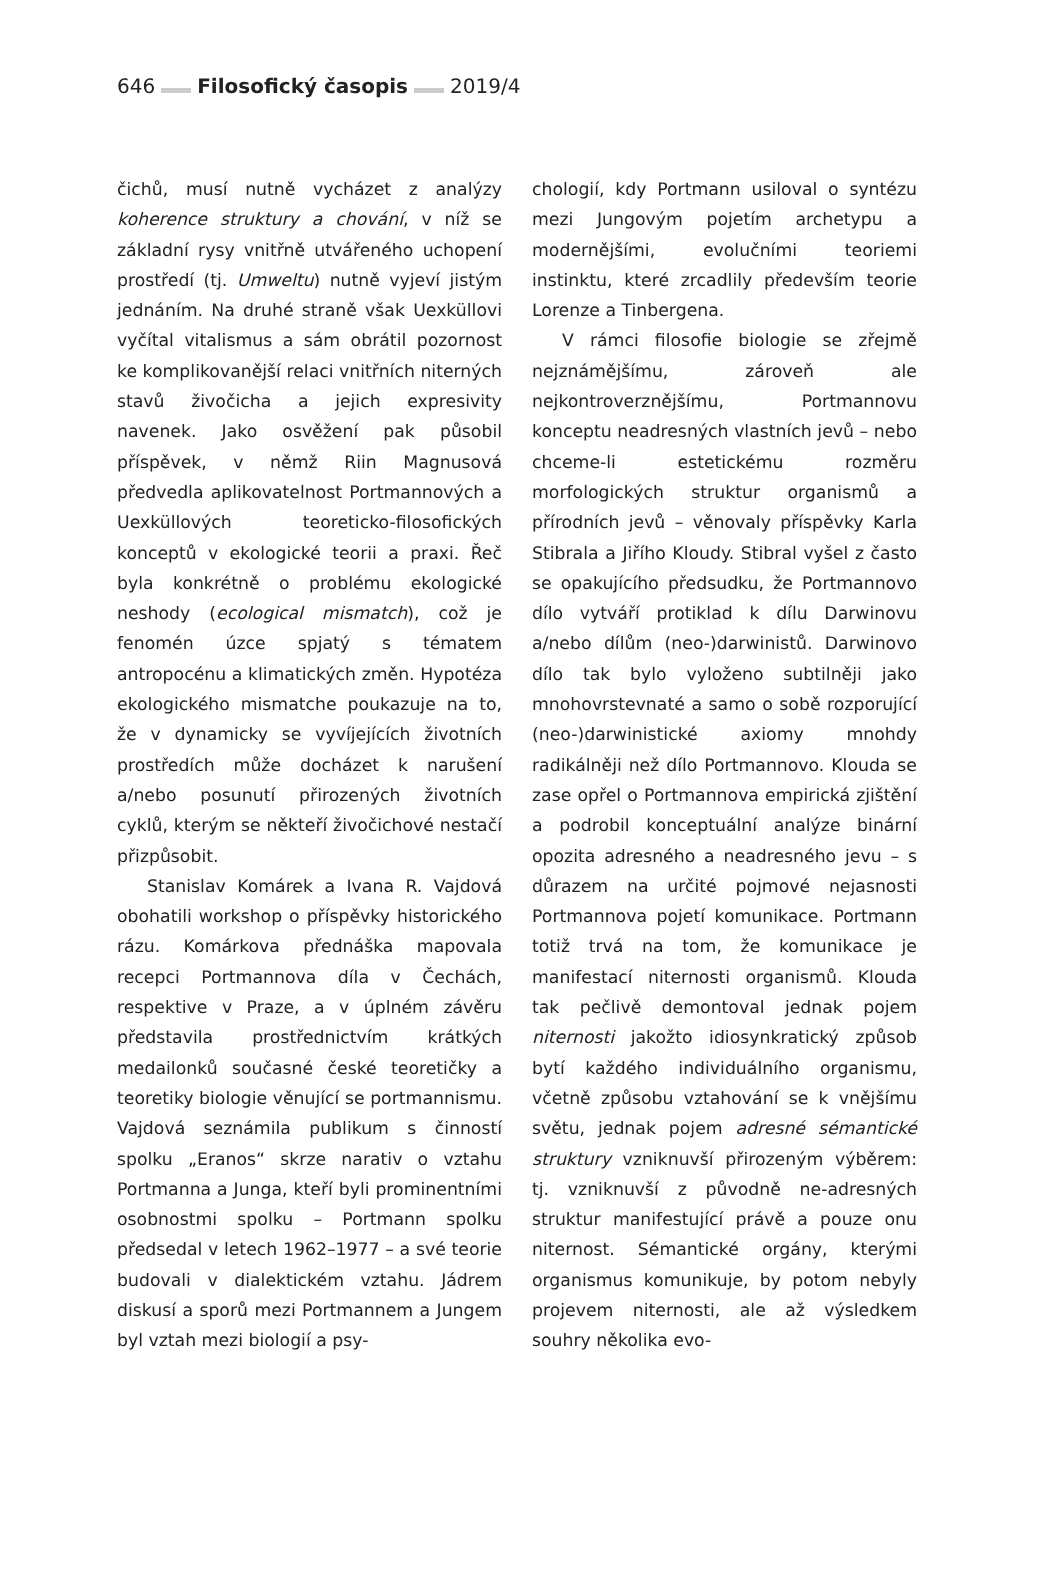646 Filosofický časopis 2019/4
čichů, musí nutně vycházet z analýzy koherence struktury a chování, v níž se základní rysy vnitřně utvářeného uchopení prostředí (tj. Umweltu) nutně vyjeví jistým jednáním. Na druhé straně však Uexküllovi vyčítal vitalismus a sám obrátil pozornost ke komplikovanější relaci vnitřních niterných stavů živočicha a jejich expresivity navenek. Jako osvěžení pak působil příspěvek, v němž Riin Magnusová předvedla aplikovatelnost Portmannových a Uexküllových teoreticko-filosofických konceptů v ekologické teorii a praxi. Řeč byla konkrétně o problému ekologické neshody (ecological mismatch), což je fenomén úzce spjatý s tématem antropocénu a klimatických změn. Hypotéza ekologického mismatche poukazuje na to, že v dynamicky se vyvíjejících životních prostředích může docházet k narušení a/nebo posunutí přirozených životních cyklů, kterým se někteří živočichové nestačí přizpůsobit.
Stanislav Komárek a Ivana R. Vajdová obohatili workshop o příspěvky historického rázu. Komárkova přednáška mapovala recepci Portmannova díla v Čechách, respektive v Praze, a v úplném závěru představila prostřednictvím krátkých medailonků současné české teoretičky a teoretiky biologie věnující se portmannismu. Vajdová seznámila publikum s činností spolku „Eranos“ skrze narativ o vztahu Portmanna a Junga, kteří byli prominentními osobnostmi spolku – Portmann spolku předsedal v letech 1962–1977 – a své teorie budovali v dialektickém vztahu. Jádrem diskusí a sporů mezi Portmannem a Jungem byl vztah mezi biologií a psy-
chologií, kdy Portmann usiloval o syntézu mezi Jungovým pojetím archetypu a modernějšími, evolučními teoriemi instinktu, které zrcadlily především teorie Lorenze a Tinbergena.
V rámci filosofie biologie se zřejmě nejznámějšímu, zároveň ale nejkontroverznějšímu, Portmannovu konceptu neadresných vlastních jevů – nebo chceme-li estetickému rozměru morfologických struktur organismů a přírodních jevů – věnovaly příspěvky Karla Stibrala a Jiřího Kloudy. Stibral vyšel z často se opakujícího předsudku, že Portmannovo dílo vytváří protiklad k dílu Darwinovu a/nebo dílům (neo-)darwinistů. Darwinovo dílo tak bylo vyloženo subtilněji jako mnohovrstevnaté a samo o sobě rozporující (neo-)darwinistické axiomy mnohdy radikálněji než dílo Portmannovo. Klouda se zase opřel o Portmannova empirická zjištění a podrobil konceptuální analýze binární opozita adresného a neadresného jevu – s důrazem na určité pojmové nejasnosti Portmannova pojetí komunikace. Portmann totiž trvá na tom, že komunikace je manifestací niternosti organismů. Klouda tak pečlivě demontoval jednak pojem niternosti jakožto idiosynkratický způsob bytí každého individuálního organismu, včetně způsobu vztahování se k vnějšímu světu, jednak pojem adresné sémantické struktury vzniknuvší přirozeným výběrem: tj. vzniknuvší z původně ne-adresných struktur manifestující právě a pouze onu niternost. Sémantické orgány, kterými organismus komunikuje, by potom nebyly projevem niternosti, ale až výsledkem souhry několika evo-